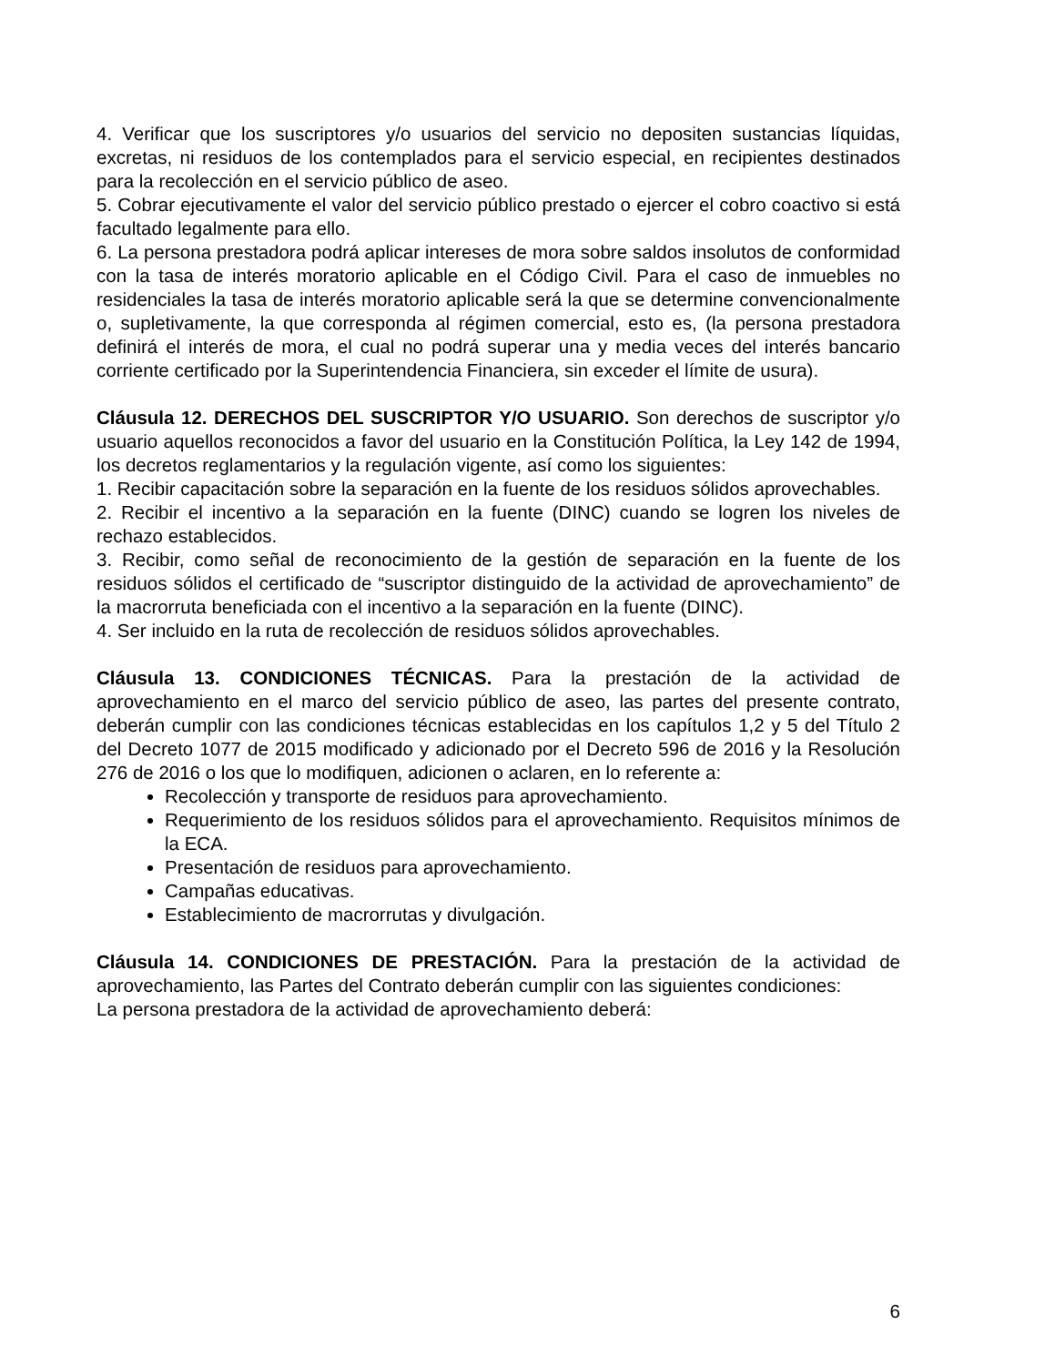4. Verificar que los suscriptores y/o usuarios del servicio no depositen sustancias líquidas, excretas, ni residuos de los contemplados para el servicio especial, en recipientes destinados para la recolección en el servicio público de aseo.
5. Cobrar ejecutivamente el valor del servicio público prestado o ejercer el cobro coactivo si está facultado legalmente para ello.
6. La persona prestadora podrá aplicar intereses de mora sobre saldos insolutos de conformidad con la tasa de interés moratorio aplicable en el Código Civil. Para el caso de inmuebles no residenciales la tasa de interés moratorio aplicable será la que se determine convencionalmente o, supletivamente, la que corresponda al régimen comercial, esto es, (la persona prestadora definirá el interés de mora, el cual no podrá superar una y media veces del interés bancario corriente certificado por la Superintendencia Financiera, sin exceder el límite de usura).
Cláusula 12. DERECHOS DEL SUSCRIPTOR Y/O USUARIO. Son derechos de suscriptor y/o usuario aquellos reconocidos a favor del usuario en la Constitución Política, la Ley 142 de 1994, los decretos reglamentarios y la regulación vigente, así como los siguientes:
1. Recibir capacitación sobre la separación en la fuente de los residuos sólidos aprovechables.
2. Recibir el incentivo a la separación en la fuente (DINC) cuando se logren los niveles de rechazo establecidos.
3. Recibir, como señal de reconocimiento de la gestión de separación en la fuente de los residuos sólidos el certificado de “suscriptor distinguido de la actividad de aprovechamiento” de la macrorruta beneficiada con el incentivo a la separación en la fuente (DINC).
4. Ser incluido en la ruta de recolección de residuos sólidos aprovechables.
Cláusula 13. CONDICIONES TÉCNICAS. Para la prestación de la actividad de aprovechamiento en el marco del servicio público de aseo, las partes del presente contrato, deberán cumplir con las condiciones técnicas establecidas en los capítulos 1,2 y 5 del Título 2 del Decreto 1077 de 2015 modificado y adicionado por el Decreto 596 de 2016 y la Resolución 276 de 2016 o los que lo modifiquen, adicionen o aclaren, en lo referente a:
Recolección y transporte de residuos para aprovechamiento.
Requerimiento de los residuos sólidos para el aprovechamiento. Requisitos mínimos de la ECA.
Presentación de residuos para aprovechamiento.
Campañas educativas.
Establecimiento de macrorrutas y divulgación.
Cláusula 14. CONDICIONES DE PRESTACIÓN. Para la prestación de la actividad de aprovechamiento, las Partes del Contrato deberán cumplir con las siguientes condiciones:
La persona prestadora de la actividad de aprovechamiento deberá:
6